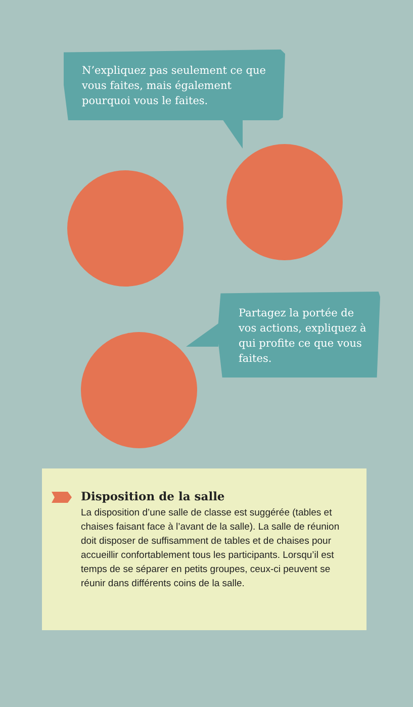N’expliquez pas seulement ce que vous faites, mais également pourquoi vous le faites.
Partagez la portée de vos actions, expliquez à qui profite ce que vous faites.
Disposition de la salle
La disposition d’une salle de classe est suggérée (tables et chaises faisant face à l’avant de la salle). La salle de réunion doit disposer de suffisamment de tables et de chaises pour accueillir confortablement tous les participants. Lorsqu’il est temps de se séparer en petits groupes, ceux-ci peuvent se réunir dans différents coins de la salle.